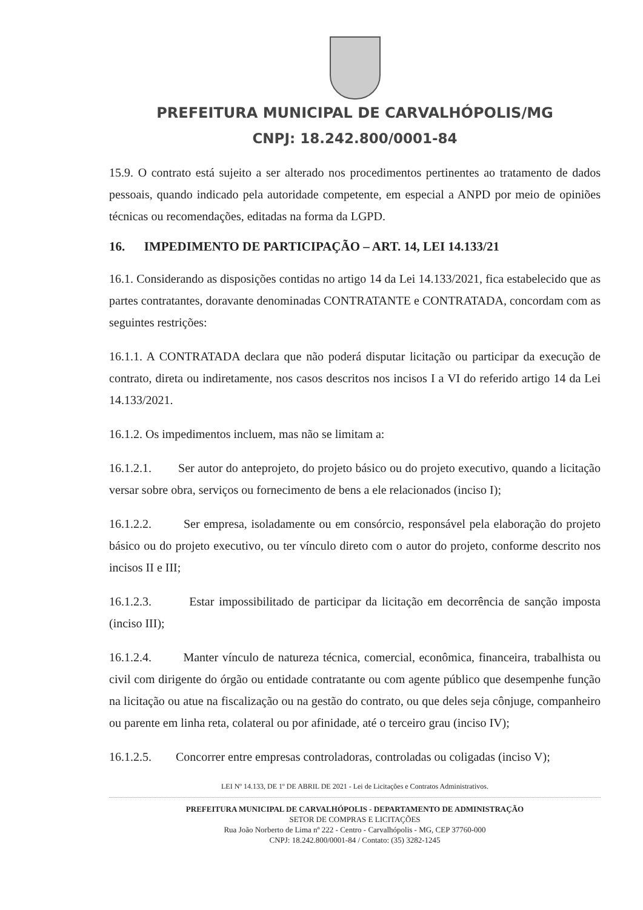PREFEITURA MUNICIPAL DE CARVALHÓPOLIS/MG
CNPJ: 18.242.800/0001-84
15.9. O contrato está sujeito a ser alterado nos procedimentos pertinentes ao tratamento de dados pessoais, quando indicado pela autoridade competente, em especial a ANPD por meio de opiniões técnicas ou recomendações, editadas na forma da LGPD.
16. IMPEDIMENTO DE PARTICIPAÇÃO – ART. 14, LEI 14.133/21
16.1. Considerando as disposições contidas no artigo 14 da Lei 14.133/2021, fica estabelecido que as partes contratantes, doravante denominadas CONTRATANTE e CONTRATADA, concordam com as seguintes restrições:
16.1.1. A CONTRATADA declara que não poderá disputar licitação ou participar da execução de contrato, direta ou indiretamente, nos casos descritos nos incisos I a VI do referido artigo 14 da Lei 14.133/2021.
16.1.2. Os impedimentos incluem, mas não se limitam a:
16.1.2.1. Ser autor do anteprojeto, do projeto básico ou do projeto executivo, quando a licitação versar sobre obra, serviços ou fornecimento de bens a ele relacionados (inciso I);
16.1.2.2. Ser empresa, isoladamente ou em consórcio, responsável pela elaboração do projeto básico ou do projeto executivo, ou ter vínculo direto com o autor do projeto, conforme descrito nos incisos II e III;
16.1.2.3. Estar impossibilitado de participar da licitação em decorrência de sanção imposta (inciso III);
16.1.2.4. Manter vínculo de natureza técnica, comercial, econômica, financeira, trabalhista ou civil com dirigente do órgão ou entidade contratante ou com agente público que desempenhe função na licitação ou atue na fiscalização ou na gestão do contrato, ou que deles seja cônjuge, companheiro ou parente em linha reta, colateral ou por afinidade, até o terceiro grau (inciso IV);
16.1.2.5. Concorrer entre empresas controladoras, controladas ou coligadas (inciso V);
LEI Nº 14.133, DE 1º DE ABRIL DE 2021 - Lei de Licitações e Contratos Administrativos.
PREFEITURA MUNICIPAL DE CARVALHÓPOLIS - DEPARTAMENTO DE ADMINISTRAÇÃO
SETOR DE COMPRAS E LICITAÇÕES
Rua João Norberto de Lima nº 222 - Centro - Carvalhópolis - MG, CEP 37760-000
CNPJ: 18.242.800/0001-84 / Contato: (35) 3282-1245